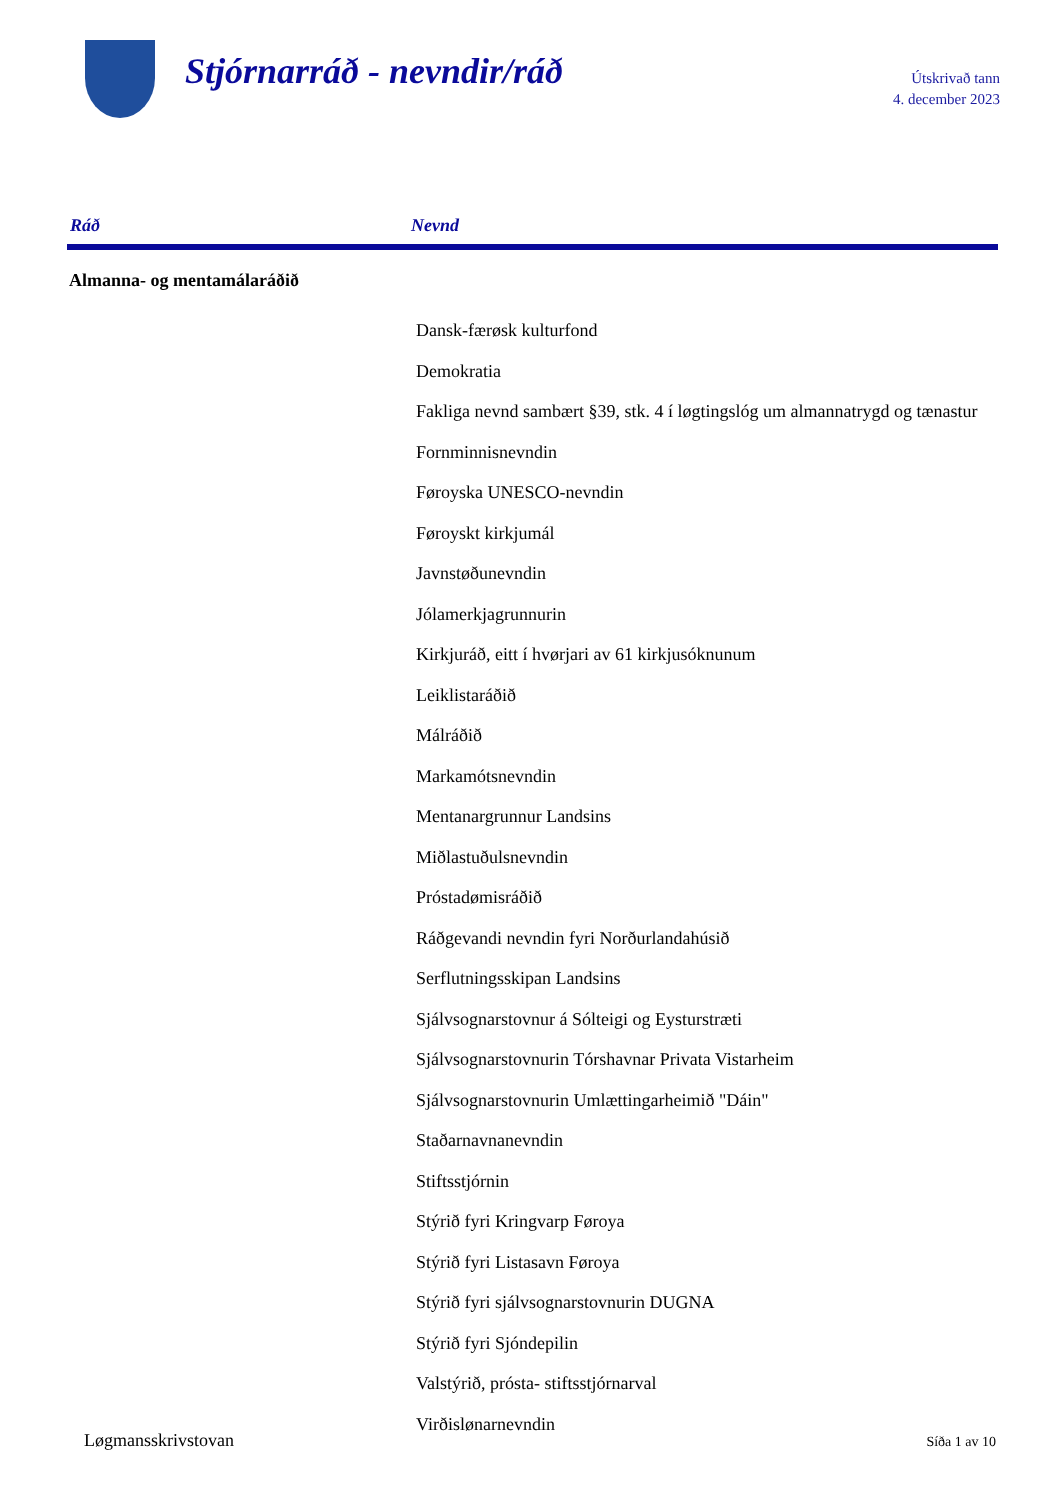Stjórnarráð - nevndir/ráð
Útskrivað tann
4. december 2023
| Ráð | Nevnd |
| --- | --- |
| Almanna- og mentamálaráðið | |
| | Dansk-færøsk kulturfond |
| | Demokratia |
| | Fakliga nevnd sambært §39, stk. 4 í løgtingslóg um almannatrygd og tænastur |
| | Fornminnisnevndin |
| | Føroyska UNESCO-nevndin |
| | Føroyskt kirkjumál |
| | Javnstøðunevndin |
| | Jólamerkjagrunnurin |
| | Kirkjuráð, eitt í hvørjari av 61 kirkjusóknunum |
| | Leiklistaráðið |
| | Málráðið |
| | Markamótsnevndin |
| | Mentanargrunnur Landsins |
| | Miðlastuðulsnevndin |
| | Próstadømisráðið |
| | Ráðgevandi nevndin fyri Norðurlandahúsið |
| | Serflutningsskipan Landsins |
| | Sjálvsognarstovnur á Sólteigi og Eysturstræti |
| | Sjálvsognarstovnurin Tórshavnar Privata Vistarheim |
| | Sjálvsognarstovnurin Umlættingarheimið "Dáin" |
| | Staðarnavnanevndin |
| | Stiftsstjórnin |
| | Stýrið fyri Kringvarp Føroya |
| | Stýrið fyri Listasavn Føroya |
| | Stýrið fyri sjálvsognarstovnurin DUGNA |
| | Stýrið fyri Sjóndepilin |
| | Valstýrið, prósta- stiftsstjórnarval |
| | Virðislønarnevndin |
Løgmansskrivstovan Síða 1 av 10